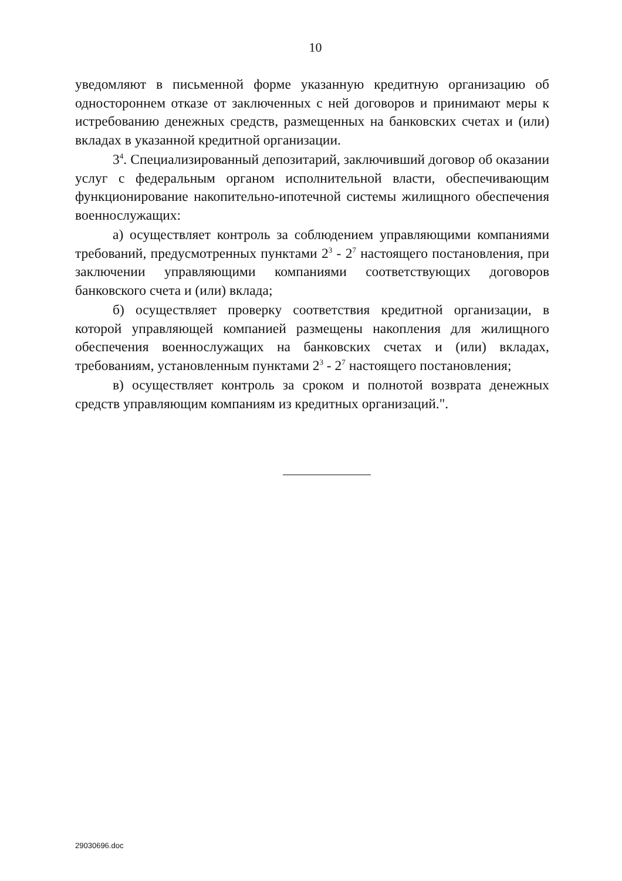10
уведомляют в письменной форме указанную кредитную организацию об одностороннем отказе от заключенных с ней договоров и принимают меры к истребованию денежных средств, размещенных на банковских счетах и (или) вкладах в указанной кредитной организации.
3<sup>4</sup>. Специализированный депозитарий, заключивший договор об оказании услуг с федеральным органом исполнительной власти, обеспечивающим функционирование накопительно-ипотечной системы жилищного обеспечения военнослужащих:
а) осуществляет контроль за соблюдением управляющими компаниями требований, предусмотренных пунктами 2<sup>3</sup> - 2<sup>7</sup> настоящего постановления, при заключении управляющими компаниями соответствующих договоров банковского счета и (или) вклада;
б) осуществляет проверку соответствия кредитной организации, в которой управляющей компанией размещены накопления для жилищного обеспечения военнослужащих на банковских счетах и (или) вкладах, требованиям, установленным пунктами 2<sup>3</sup> - 2<sup>7</sup> настоящего постановления;
в) осуществляет контроль за сроком и полнотой возврата денежных средств управляющим компаниям из кредитных организаций.".
29030696.doc